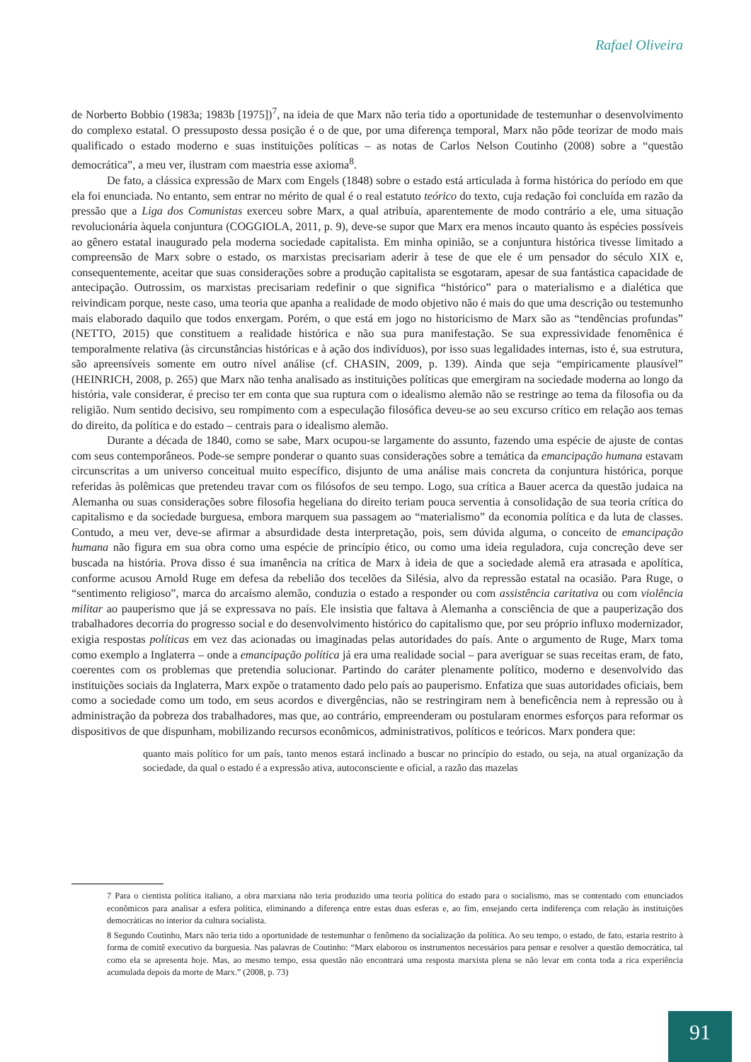Rafael Oliveira
de Norberto Bobbio (1983a; 1983b [1975])<sup>7</sup>, na ideia de que Marx não teria tido a oportunidade de testemunhar o desenvolvimento do complexo estatal. O pressuposto dessa posição é o de que, por uma diferença temporal, Marx não pôde teorizar de modo mais qualificado o estado moderno e suas instituições políticas – as notas de Carlos Nelson Coutinho (2008) sobre a “questão democrática”, a meu ver, ilustram com maestria esse axioma<sup>8</sup>.
De fato, a clássica expressão de Marx com Engels (1848) sobre o estado está articulada à forma histórica do período em que ela foi enunciada. No entanto, sem entrar no mérito de qual é o real estatuto teórico do texto, cuja redação foi concluída em razão da pressão que a Liga dos Comunistas exerceu sobre Marx, a qual atribuía, aparentemente de modo contrário a ele, uma situação revolucionária àquela conjuntura (COGGIOLA, 2011, p. 9), deve-se supor que Marx era menos incauto quanto às espécies possíveis ao gênero estatal inaugurado pela moderna sociedade capitalista. Em minha opinião, se a conjuntura histórica tivesse limitado a compreensão de Marx sobre o estado, os marxistas precisariam aderir à tese de que ele é um pensador do século XIX e, consequentemente, aceitar que suas considerações sobre a produção capitalista se esgotaram, apesar de sua fantástica capacidade de antecipação. Outrossim, os marxistas precisariam redefinir o que significa “histórico” para o materialismo e a dialética que reivindicam porque, neste caso, uma teoria que apanha a realidade de modo objetivo não é mais do que uma descrição ou testemunho mais elaborado daquilo que todos enxergam. Porém, o que está em jogo no historicismo de Marx são as “tendências profundas” (NETTO, 2015) que constituem a realidade histórica e não sua pura manifestação. Se sua expressividade fenomênica é temporalmente relativa (às circunstâncias históricas e à ação dos indivíduos), por isso suas legalidades internas, isto é, sua estrutura, são apreensíveis somente em outro nível análise (cf. CHASIN, 2009, p. 139). Ainda que seja “empiricamente plausível” (HEINRICH, 2008, p. 265) que Marx não tenha analisado as instituições políticas que emergiram na sociedade moderna ao longo da história, vale considerar, é preciso ter em conta que sua ruptura com o idealismo alemão não se restringe ao tema da filosofia ou da religião. Num sentido decisivo, seu rompimento com a especulação filosófica deveu-se ao seu excurso crítico em relação aos temas do direito, da política e do estado – centrais para o idealismo alemão.
Durante a década de 1840, como se sabe, Marx ocupou-se largamente do assunto, fazendo uma espécie de ajuste de contas com seus contemporâneos. Pode-se sempre ponderar o quanto suas considerações sobre a temática da emancipação humana estavam circunscritas a um universo conceitual muito específico, disjunto de uma análise mais concreta da conjuntura histórica, porque referidas às polêmicas que pretendeu travar com os filósofos de seu tempo. Logo, sua crítica a Bauer acerca da questão judaica na Alemanha ou suas considerações sobre filosofia hegeliana do direito teriam pouca serventia à consolidação de sua teoria crítica do capitalismo e da sociedade burguesa, embora marquem sua passagem ao “materialismo” da economia política e da luta de classes. Contudo, a meu ver, deve-se afirmar a absurdidade desta interpretação, pois, sem dúvida alguma, o conceito de emancipação humana não figura em sua obra como uma espécie de princípio ético, ou como uma ideia reguladora, cuja concreção deve ser buscada na história. Prova disso é sua imanência na crítica de Marx à ideia de que a sociedade alemã era atrasada e apolítica, conforme acusou Arnold Ruge em defesa da rebelião dos tecelões da Silésia, alvo da repressão estatal na ocasião. Para Ruge, o “sentimento religioso”, marca do arcaísmo alemão, conduzia o estado a responder ou com assistência caritativa ou com violência militar ao pauperismo que já se expressava no país. Ele insistia que faltava à Alemanha a consciência de que a pauperização dos trabalhadores decorria do progresso social e do desenvolvimento histórico do capitalismo que, por seu próprio influxo modernizador, exigia respostas políticas em vez das acionadas ou imaginadas pelas autoridades do país. Ante o argumento de Ruge, Marx toma como exemplo a Inglaterra – onde a emancipação política já era uma realidade social – para averiguar se suas receitas eram, de fato, coerentes com os problemas que pretendia solucionar. Partindo do caráter plenamente político, moderno e desenvolvido das instituições sociais da Inglaterra, Marx expõe o tratamento dado pelo país ao pauperismo. Enfatiza que suas autoridades oficiais, bem como a sociedade como um todo, em seus acordos e divergências, não se restringiram nem à beneficência nem à repressão ou à administração da pobreza dos trabalhadores, mas que, ao contrário, empreenderam ou postularam enormes esforços para reformar os dispositivos de que dispunham, mobilizando recursos econômicos, administrativos, políticos e teóricos. Marx pondera que:
quanto mais político for um país, tanto menos estará inclinado a buscar no princípio do estado, ou seja, na atual organização da sociedade, da qual o estado é a expressão ativa, autoconsciente e oficial, a razão das mazelas
7 Para o cientista política italiano, a obra marxiana não teria produzido uma teoria política do estado para o socialismo, mas se contentado com enunciados econômicos para analisar a esfera política, eliminando a diferença entre estas duas esferas e, ao fim, ensejando certa indiferença com relação às instituições democráticas no interior da cultura socialista.
8 Segundo Coutinho, Marx não teria tido a oportunidade de testemunhar o fenômeno da socialização da política. Ao seu tempo, o estado, de fato, estaria restrito à forma de comitê executivo da burguesia. Nas palavras de Coutinho: “Marx elaborou os instrumentos necessários para pensar e resolver a questão democrática, tal como ela se apresenta hoje. Mas, ao mesmo tempo, essa questão não encontrará uma resposta marxista plena se não levar em conta toda a rica experiência acumulada depois da morte de Marx.” (2008, p. 73)
91